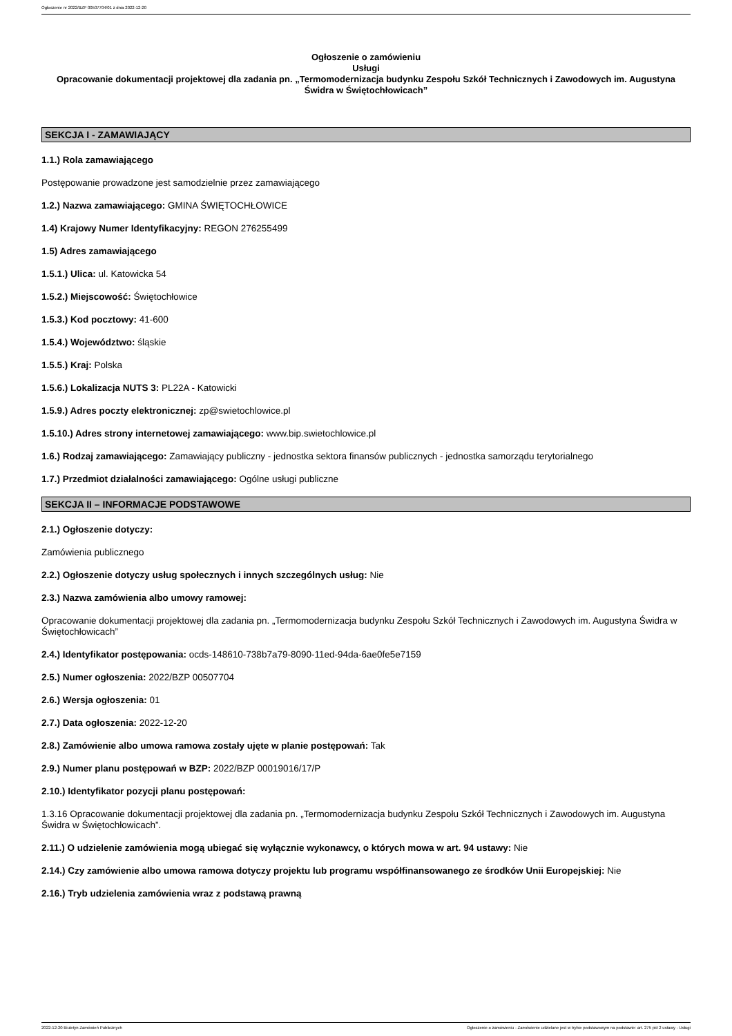Ogłoszenie nr 2022/BZP 00507704/01 z dnia 2022-12-20
Ogłoszenie o zamówieniu
Usługi
Opracowanie dokumentacji projektowej dla zadania pn. „Termomodernizacja budynku Zespołu Szkół Technicznych i Zawodowych im. Augustyna Świdra w Świętochłowicach”
SEKCJA I - ZAMAWIAJĄCY
1.1.) Rola zamawiającego
Postępowanie prowadzone jest samodzielnie przez zamawiającego
1.2.) Nazwa zamawiającego: GMINA ŚWIĘTOCHŁOWICE
1.4) Krajowy Numer Identyfikacyjny: REGON 276255499
1.5) Adres zamawiającego
1.5.1.) Ulica: ul. Katowicka 54
1.5.2.) Miejscowość: Świętochłowice
1.5.3.) Kod pocztowy: 41-600
1.5.4.) Województwo: śląskie
1.5.5.) Kraj: Polska
1.5.6.) Lokalizacja NUTS 3: PL22A - Katowicki
1.5.9.) Adres poczty elektronicznej: zp@swietochlowice.pl
1.5.10.) Adres strony internetowej zamawiającego: www.bip.swietochlowice.pl
1.6.) Rodzaj zamawiającego: Zamawiający publiczny - jednostka sektora finansów publicznych - jednostka samorządu terytorialnego
1.7.) Przedmiot działalności zamawiającego: Ogólne usługi publiczne
SEKCJA II – INFORMACJE PODSTAWOWE
2.1.) Ogłoszenie dotyczy:
Zamówienia publicznego
2.2.) Ogłoszenie dotyczy usług społecznych i innych szczególnych usług: Nie
2.3.) Nazwa zamówienia albo umowy ramowej:
Opracowanie dokumentacji projektowej dla zadania pn. „Termomodernizacja budynku Zespołu Szkół Technicznych i Zawodowych im. Augustyna Świdra w Świętochłowicach”
2.4.) Identyfikator postępowania: ocds-148610-738b7a79-8090-11ed-94da-6ae0fe5e7159
2.5.) Numer ogłoszenia: 2022/BZP 00507704
2.6.) Wersja ogłoszenia: 01
2.7.) Data ogłoszenia: 2022-12-20
2.8.) Zamówienie albo umowa ramowa zostały ujęte w planie postępowań: Tak
2.9.) Numer planu postępowań w BZP: 2022/BZP 00019016/17/P
2.10.) Identyfikator pozycji planu postępowań:
1.3.16 Opracowanie dokumentacji projektowej dla zadania pn. „Termomodernizacja budynku Zespołu Szkół Technicznych i Zawodowych im. Augustyna Świdra w Świętochłowicach”.
2.11.) O udzielenie zamówienia mogą ubiegać się wyłącznie wykonawcy, o których mowa w art. 94 ustawy: Nie
2.14.) Czy zamówienie albo umowa ramowa dotyczy projektu lub programu współfinansowanego ze środków Unii Europejskiej: Nie
2.16.) Tryb udzielenia zamówienia wraz z podstawą prawną
2022-12-20 Biuletyn Zamówień Publicznych Ogłoszenie o zamówieniu - Zamówienie udzielane jest w trybie podstawowym na podstawie: art. 275 pkt 2 ustawy - Usługi